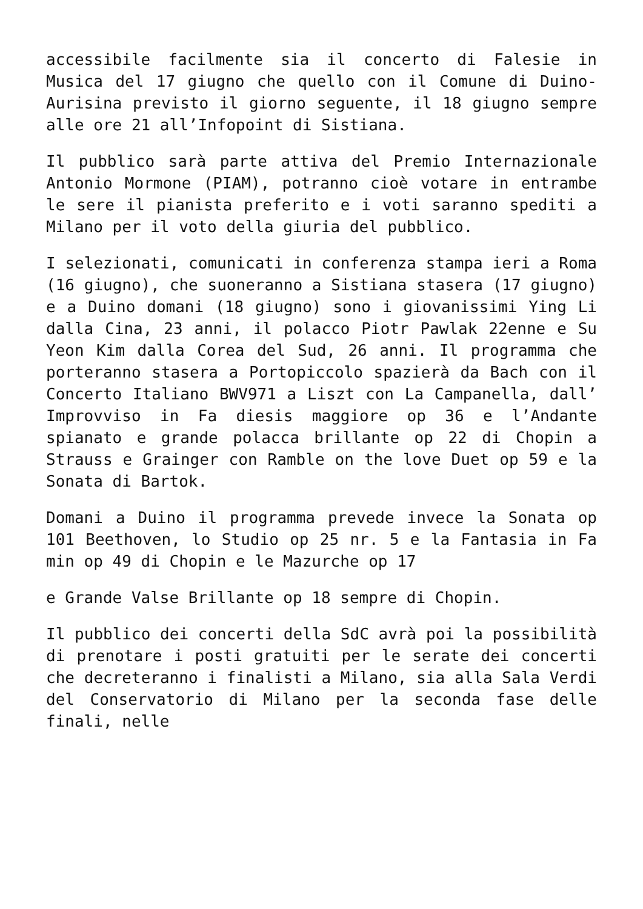accessibile facilmente sia il concerto di Falesie in Musica del 17 giugno che quello con il Comune di Duino-Aurisina previsto il giorno seguente, il 18 giugno sempre alle ore 21 all’Infopoint di Sistiana.
Il pubblico sarà parte attiva del Premio Internazionale Antonio Mormone (PIAM), potranno cioè votare in entrambe le sere il pianista preferito e i voti saranno spediti a Milano per il voto della giuria del pubblico.
I selezionati, comunicati in conferenza stampa ieri a Roma (16 giugno), che suoneranno a Sistiana stasera (17 giugno) e a Duino domani (18 giugno) sono i giovanissimi Ying Li dalla Cina, 23 anni, il polacco Piotr Pawlak 22enne e Su Yeon Kim dalla Corea del Sud, 26 anni. Il programma che porteranno stasera a Portopiccolo spazierà da Bach con il Concerto Italiano BWV971 a Liszt con La Campanella, dall’ Improvviso in Fa diesis maggiore op 36 e l’Andante spianato e grande polacca brillante op 22 di Chopin a Strauss e Grainger con Ramble on the love Duet op 59 e la Sonata di Bartok.
Domani a Duino il programma prevede invece la Sonata op 101 Beethoven, lo Studio op 25 nr. 5 e la Fantasia in Fa min op 49 di Chopin e le Mazurche op 17
e Grande Valse Brillante op 18 sempre di Chopin.
Il pubblico dei concerti della SdC avrà poi la possibilità di prenotare i posti gratuiti per le serate dei concerti che decreteranno i finalisti a Milano, sia alla Sala Verdi del Conservatorio di Milano per la seconda fase delle finali, nelle